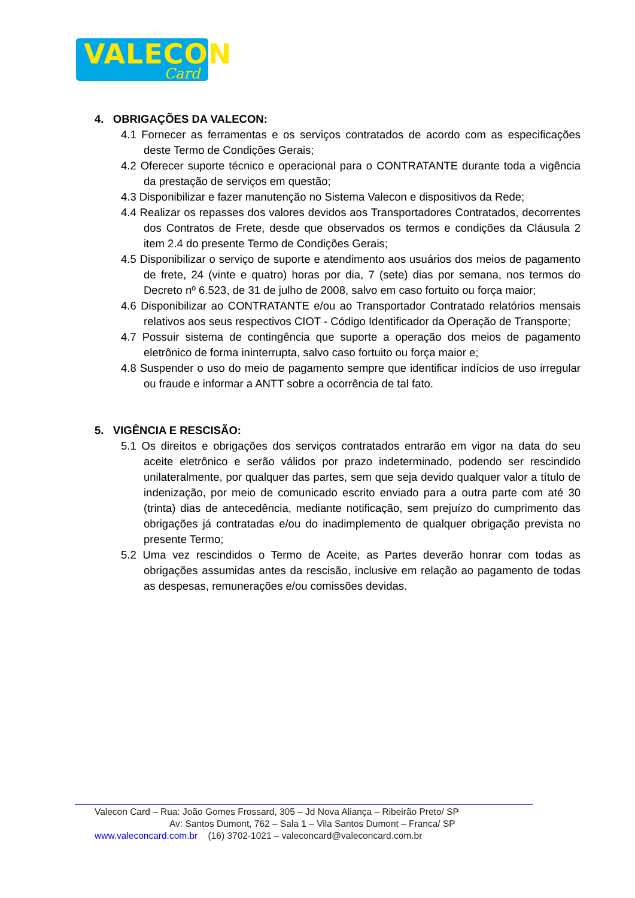VALECON
Card
4. OBRIGAÇÕES DA VALECON:
4.1 Fornecer as ferramentas e os serviços contratados de acordo com as especificações deste Termo de Condições Gerais;
4.2 Oferecer suporte técnico e operacional para o CONTRATANTE durante toda a vigência da prestação de serviços em questão;
4.3 Disponibilizar e fazer manutenção no Sistema Valecon e dispositivos da Rede;
4.4 Realizar os repasses dos valores devidos aos Transportadores Contratados, decorrentes dos Contratos de Frete, desde que observados os termos e condições da Cláusula 2 item 2.4 do presente Termo de Condições Gerais;
4.5 Disponibilizar o serviço de suporte e atendimento aos usuários dos meios de pagamento de frete, 24 (vinte e quatro) horas por dia, 7 (sete) dias por semana, nos termos do Decreto nº 6.523, de 31 de julho de 2008, salvo em caso fortuito ou força maior;
4.6 Disponibilizar ao CONTRATANTE e/ou ao Transportador Contratado relatórios mensais relativos aos seus respectivos CIOT - Código Identificador da Operação de Transporte;
4.7 Possuir sistema de contingência que suporte a operação dos meios de pagamento eletrônico de forma ininterrupta, salvo caso fortuito ou força maior e;
4.8 Suspender o uso do meio de pagamento sempre que identificar indícios de uso irregular ou fraude e informar a ANTT sobre a ocorrência de tal fato.
5. VIGÊNCIA E RESCISÃO:
5.1 Os direitos e obrigações dos serviços contratados entrarão em vigor na data do seu aceite eletrônico e serão válidos por prazo indeterminado, podendo ser rescindido unilateralmente, por qualquer das partes, sem que seja devido qualquer valor a título de indenização, por meio de comunicado escrito enviado para a outra parte com até 30 (trinta) dias de antecedência, mediante notificação, sem prejuízo do cumprimento das obrigações já contratadas e/ou do inadimplemento de qualquer obrigação prevista no presente Termo;
5.2 Uma vez rescindidos o Termo de Aceite, as Partes deverão honrar com todas as obrigações assumidas antes da rescisão, inclusive em relação ao pagamento de todas as despesas, remunerações e/ou comissões devidas.
Valecon Card – Rua: João Gomes Frossard, 305 – Jd Nova Aliança – Ribeirão Preto/ SP
Av: Santos Dumont, 762 – Sala 1 – Vila Santos Dumont – Franca/ SP
www.valeconcard.com.br (16) 3702-1021 – valeconcard@valeconcard.com.br